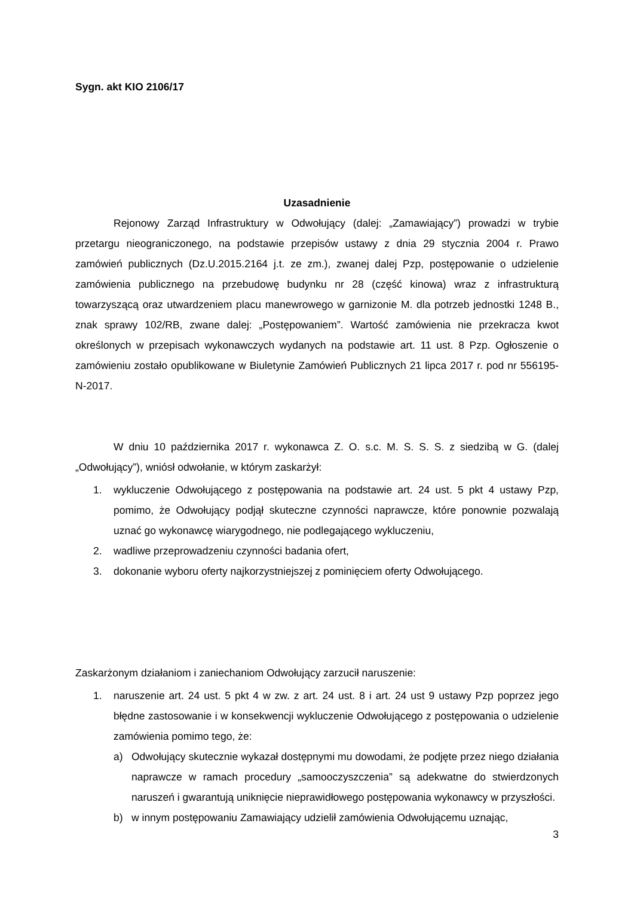Sygn. akt KIO 2106/17
Uzasadnienie
Rejonowy Zarząd Infrastruktury w Odwołujący (dalej: „Zamawiający”) prowadzi w trybie przetargu nieograniczonego, na podstawie przepisów ustawy z dnia 29 stycznia 2004 r. Prawo zamówień publicznych (Dz.U.2015.2164 j.t. ze zm.), zwanej dalej Pzp, postępowanie o udzielenie zamówienia publicznego na przebudowę budynku nr 28 (część kinowa) wraz z infrastrukturą towarzyszącą oraz utwardzeniem placu manewrowego w garnizonie M. dla potrzeb jednostki 1248 B., znak sprawy 102/RB, zwane dalej: „Postępowaniem”. Wartość zamówienia nie przekracza kwot określonych w przepisach wykonawczych wydanych na podstawie art. 11 ust. 8 Pzp. Ogłoszenie o zamówieniu zostało opublikowane w Biuletynie Zamówień Publicznych 21 lipca 2017 r. pod nr 556195-N-2017.
W dniu 10 października 2017 r. wykonawca Z. O. s.c. M. S. S. S. z siedzibą w G. (dalej „Odwołujący”), wniósł odwołanie, w którym zaskarżył:
1. wykluczenie Odwołującego z postępowania na podstawie art. 24 ust. 5 pkt 4 ustawy Pzp, pomimo, że Odwołujący podjął skuteczne czynności naprawcze, które ponownie pozwalają uznać go wykonawcę wiarygodnego, nie podlegającego wykluczeniu,
2. wadliwe przeprowadzeniu czynności badania ofert,
3. dokonanie wyboru oferty najkorzystniejszej z pominięciem oferty Odwołującego.
Zaskarżonym działaniom i zaniechaniom Odwołujący zarzucił naruszenie:
1. naruszenie art. 24 ust. 5 pkt 4 w zw. z art. 24 ust. 8 i art. 24 ust 9 ustawy Pzp poprzez jego błędne zastosowanie i w konsekwencji wykluczenie Odwołującego z postępowania o udzielenie zamówienia pomimo tego, że:
a) Odwołujący skutecznie wykazał dostępnymi mu dowodami, że podjęte przez niego działania naprawcze w ramach procedury „samooczyszczenia” są adekwatne do stwierdzonych naruszeń i gwarantują uniknięcie nieprawidłowego postępowania wykonawcy w przyszłości.
b) w innym postępowaniu Zamawiający udzielił zamówienia Odwołującemu uznając,
3